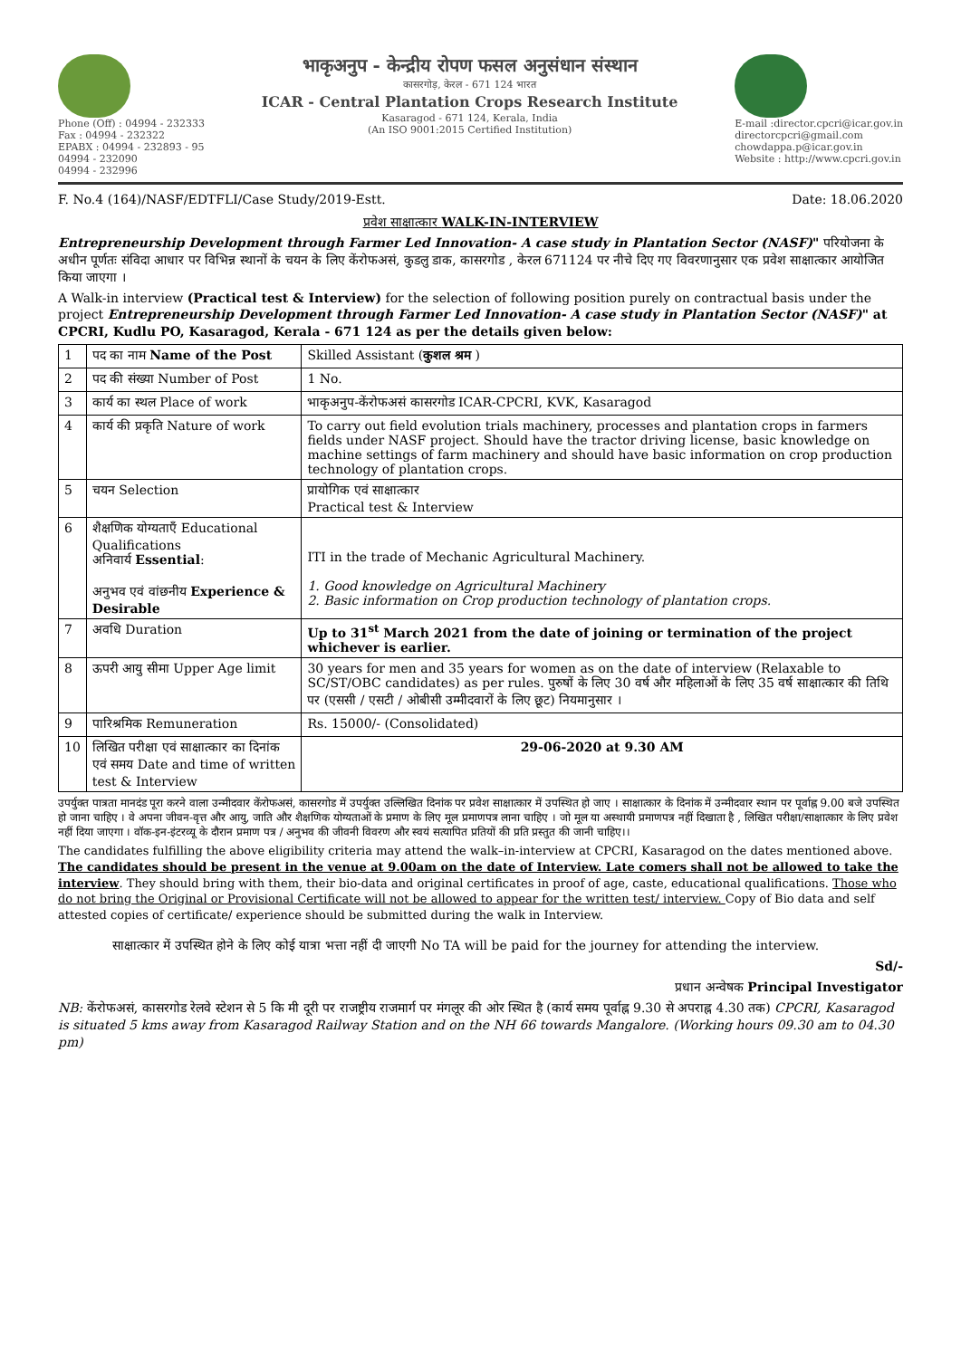Phone (Off) : 04994 - 232333
Fax : 04994 - 232322
EPABX : 04994 - 232893 - 95
04994 - 232090
04994 - 232996
भाकृअनुप - केन्द्रीय रोपण फसल अनुसंधान संस्थान
कासरगोड़, केरल - 671 124 भारत
ICAR - Central Plantation Crops Research Institute
Kasaragod - 671 124, Kerala, India
(An ISO 9001:2015 Certified Institution)
E-mail :director.cpcri@icar.gov.in
directorcpcri@gmail.com
chowdappa.p@icar.gov.in
Website : http://www.cpcri.gov.in
F. No.4 (164)/NASF/EDTFLI/Case Study/2019-Estt. Date: 18.06.2020
प्रवेश साक्षात्कार WALK-IN-INTERVIEW
Entrepreneurship Development through Farmer Led Innovation- A case study in Plantation Sector (NASF)" परियोजना के अधीन पूर्णतः संविदा आधार पर विभिन्न स्थानों के चयन के लिए केंरोफअसं, कुडलु डाक, कासरगोड , केरल 671124 पर नीचे दिए गए विवरणानुसार एक प्रवेश साक्षात्कार आयोजित किया जाएगा ।
A Walk-in interview (Practical test & Interview) for the selection of following position purely on contractual basis under the project Entrepreneurship Development through Farmer Led Innovation- A case study in Plantation Sector (NASF)" at CPCRI, Kudlu PO, Kasaragod, Kerala - 671 124 as per the details given below:
| 1 | पद का नाम Name of the Post | Skilled Assistant ( कुशल श्रम ) |
| 2 | पद की संख्या Number of Post | 1 No. |
| 3 | कार्य का स्थल Place of work | भाकृअनुप-केंरोफअसं कासरगोड ICAR-CPCRI, KVK, Kasaragod |
| 4 | कार्य की प्रकृति Nature of work | To carry out field evolution trials machinery, processes and plantation crops in farmers fields under NASF project. Should have the tractor driving license, basic knowledge on machine settings of farm machinery and should have basic information on crop production technology of plantation crops. |
| 5 | चयन Selection | प्रायोगिक एवं साक्षात्कार Practical test & Interview |
| 6 | शैक्षणिक योग्यताएँ Educational Qualifications अनिवार्य Essential : अनुभव एवं वांछनीय Experience & Desirable | ITI in the trade of Mechanic Agricultural Machinery. 1. Good knowledge on Agricultural Machinery 2. Basic information on Crop production technology of plantation crops. |
| 7 | अवधि Duration | Up to 31<sup>st</sup> March 2021 from the date of joining or termination of the project whichever is earlier. |
| 8 | ऊपरी आयु सीमा Upper Age limit | 30 years for men and 35 years for women as on the date of interview (Relaxable to SC/ST/OBC candidates) as per rules. पुरुषों के लिए 30 वर्ष और महिलाओं के लिए 35 वर्ष साक्षात्कार की तिथि पर (एससी / एसटी / ओबीसी उम्मीदवारों के लिए छूट) नियमानुसार । |
| 9 | पारिश्रमिक Remuneration | Rs. 15000/- (Consolidated) |
| 10 | लिखित परीक्षा एवं साक्षात्कार का दिनांक एवं समय Date and time of written test & Interview | 29-06-2020 at 9.30 AM |
उपर्युक्त पात्रता मानदंड पूरा करने वाला उन्मीदवार केंरोफअसं, कासरगोड में उपर्युक्त उल्लिखित दिनांक पर प्रवेश साक्षात्कार में उपस्थित हो जाए । साक्षात्कार के दिनांक में उन्मीदवार स्थान पर पूर्वाह्न 9.00 बजे उपस्थित हो जाना चाहिए । वे अपना जीवन-वृत्त और आयु, जाति और शैक्षणिक योग्यताओं के प्रमाण के लिए मूल प्रमाणपत्र लाना चाहिए । जो मूल या अस्थायी प्रमाणपत्र नहीं दिखाता है , लिखित परीक्षा/साक्षात्कार के लिए प्रवेश नहीं दिया जाएगा । वॉक-इन-इंटरव्यू के दौरान प्रमाण पत्र / अनुभव की जीवनी विवरण और स्वयं सत्यापित प्रतियों की प्रति प्रस्तुत की जानी चाहिए।।
The candidates fulfilling the above eligibility criteria may attend the walk–in-interview at CPCRI, Kasaragod on the dates mentioned above. The candidates should be present in the venue at 9.00am on the date of Interview. Late comers shall not be allowed to take the interview. They should bring with them, their bio-data and original certificates in proof of age, caste, educational qualifications. Those who do not bring the Original or Provisional Certificate will not be allowed to appear for the written test/ interview. Copy of Bio data and self attested copies of certificate/ experience should be submitted during the walk in Interview.
साक्षात्कार में उपस्थित होने के लिए कोई यात्रा भत्ता नहीं दी जाएगी No TA will be paid for the journey for attending the interview.
Sd/-
प्रधान अन्वेषक Principal Investigator
NB: केंरोफअसं, कासरगोड रेलवे स्टेशन से 5 कि मी दूरी पर राजष्ट्रीय राजमार्ग पर मंगलूर की ओर स्थित है (कार्य समय पूर्वाह्न 9.30 से अपराह्न 4.30 तक) CPCRI, Kasaragod is situated 5 kms away from Kasaragod Railway Station and on the NH 66 towards Mangalore. (Working hours 09.30 am to 04.30 pm)